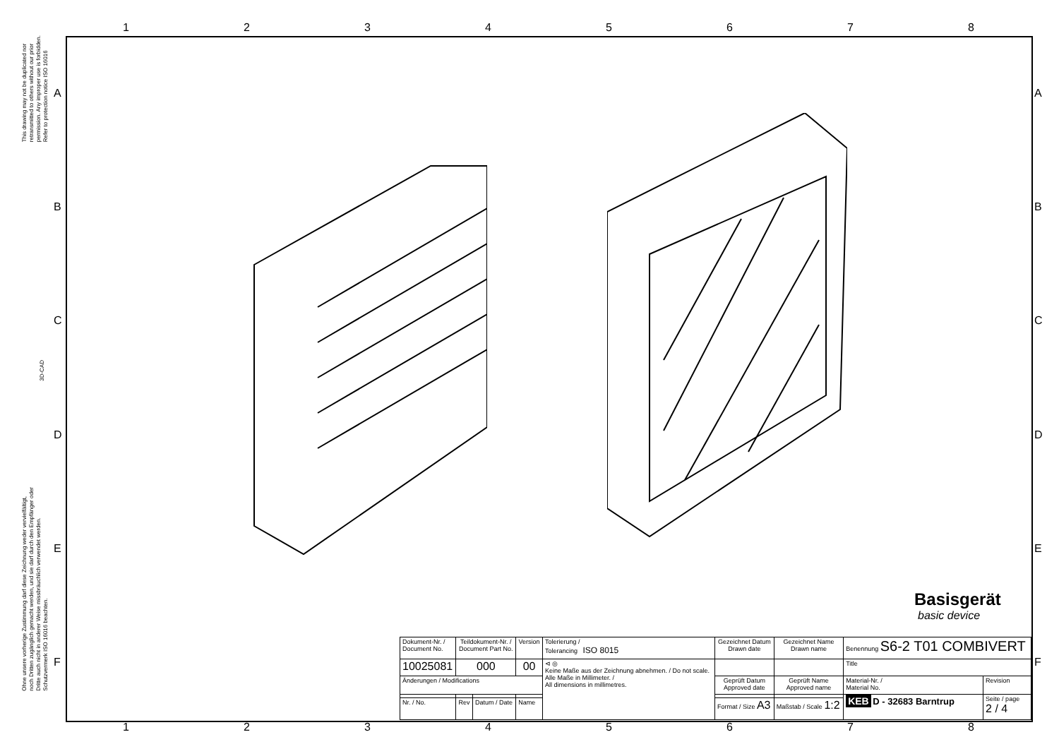1 2 3 4 5 6 7 8
1 2 3 4 5 6 7 8
A
B
C
D
E
F
A
B
C
D
E
F
This drawing may not be duplicated nor
retransmitted to others without our prior
permission. Any improper use is forbidden.
Refer to protection notice ISO 16016
3D-CAD
Ohne unsere vorherige Zustimmung darf diese Zeichnung weder vervielfältigt,
noch Dritten zugänglich gemacht werden, und sie darf durch den Empfänger oder
Dritte auch nicht in anderer Weise missbräuchlich verwendet werden.
Schutzvermerk ISO 16016 beachten.
Basisgerät
basic device
| Dokument-Nr. / Document No. | Teildokument-Nr. / Document Part No. | | Version | Tolerierung / Tolerancing ISO 8015 | Gezeichnet Datum Drawn date | Gezeichnet Name Drawn name | Benennung S6-2 T01 COMBIVERT | |
| 10025081 | 000 | | 00 | ⊲ ◎ Keine Maße aus der Zeichnung abnehmen. / Do not scale. Alle Maße in Millimeter. / All dimensions in millimetres. | | | Title | |
| Änderungen / Modifications | | | | | Geprüft Datum Approved date | Geprüft Name Approved name | Material-Nr. / Material No. | Revision |
| | | | | | | | KEB D - 32683 Barntrup | Seite / page 2 / 4 |
| Nr. / No. | Rev | Datum / Date | Name | | Format / Size A3 | Maßstab / Scale 1:2 | | |